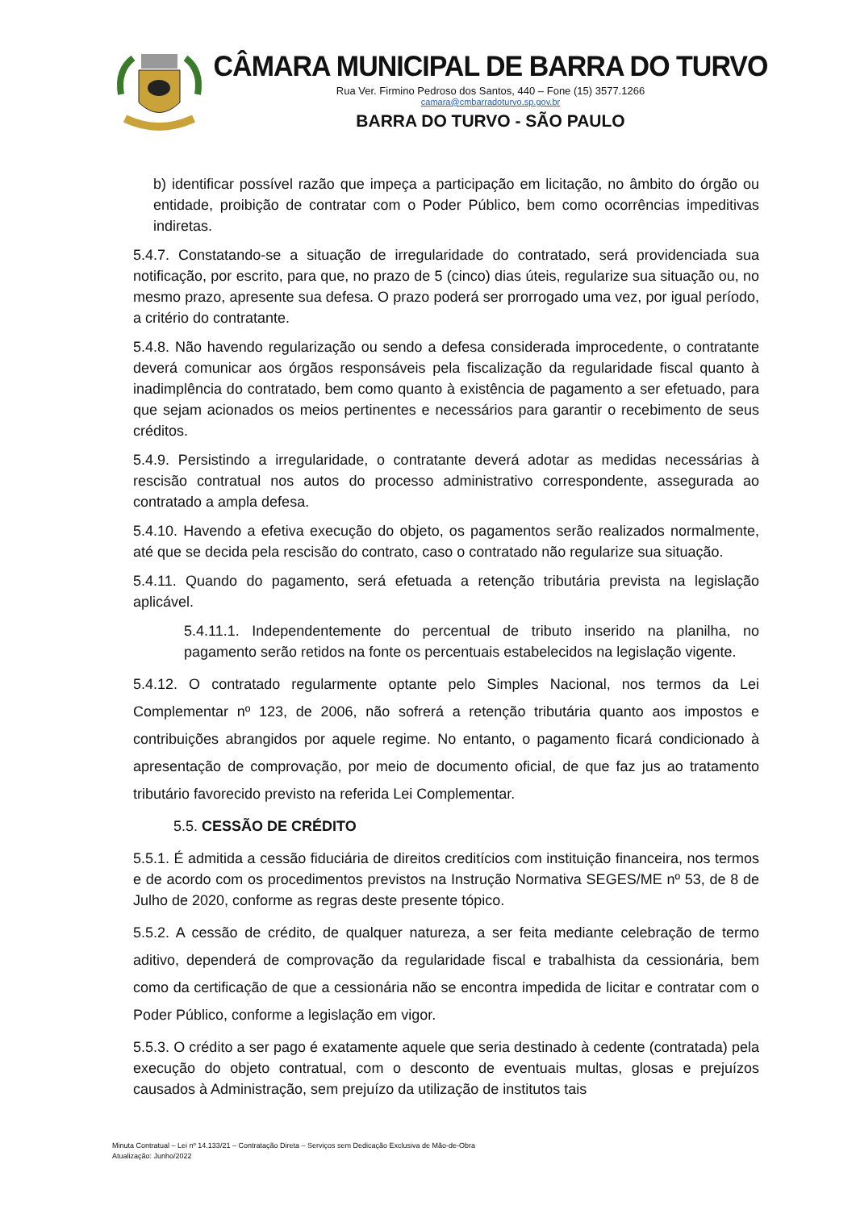CÂMARA MUNICIPAL DE BARRA DO TURVO
Rua Ver. Firmino Pedroso dos Santos, 440 – Fone (15) 3577.1266
camara@cmbarradoturvo.sp.gov.br
BARRA DO TURVO - SÃO PAULO
b) identificar possível razão que impeça a participação em licitação, no âmbito do órgão ou entidade, proibição de contratar com o Poder Público, bem como ocorrências impeditivas indiretas.
5.4.7. Constatando-se a situação de irregularidade do contratado, será providenciada sua notificação, por escrito, para que, no prazo de 5 (cinco) dias úteis, regularize sua situação ou, no mesmo prazo, apresente sua defesa. O prazo poderá ser prorrogado uma vez, por igual período, a critério do contratante.
5.4.8. Não havendo regularização ou sendo a defesa considerada improcedente, o contratante deverá comunicar aos órgãos responsáveis pela fiscalização da regularidade fiscal quanto à inadimplência do contratado, bem como quanto à existência de pagamento a ser efetuado, para que sejam acionados os meios pertinentes e necessários para garantir o recebimento de seus créditos.
5.4.9. Persistindo a irregularidade, o contratante deverá adotar as medidas necessárias à rescisão contratual nos autos do processo administrativo correspondente, assegurada ao contratado a ampla defesa.
5.4.10. Havendo a efetiva execução do objeto, os pagamentos serão realizados normalmente, até que se decida pela rescisão do contrato, caso o contratado não regularize sua situação.
5.4.11. Quando do pagamento, será efetuada a retenção tributária prevista na legislação aplicável.
5.4.11.1. Independentemente do percentual de tributo inserido na planilha, no pagamento serão retidos na fonte os percentuais estabelecidos na legislação vigente.
5.4.12. O contratado regularmente optante pelo Simples Nacional, nos termos da Lei Complementar nº 123, de 2006, não sofrerá a retenção tributária quanto aos impostos e contribuições abrangidos por aquele regime. No entanto, o pagamento ficará condicionado à apresentação de comprovação, por meio de documento oficial, de que faz jus ao tratamento tributário favorecido previsto na referida Lei Complementar.
5.5. CESSÃO DE CRÉDITO
5.5.1. É admitida a cessão fiduciária de direitos creditícios com instituição financeira, nos termos e de acordo com os procedimentos previstos na Instrução Normativa SEGES/ME nº 53, de 8 de Julho de 2020, conforme as regras deste presente tópico.
5.5.2. A cessão de crédito, de qualquer natureza, a ser feita mediante celebração de termo aditivo, dependerá de comprovação da regularidade fiscal e trabalhista da cessionária, bem como da certificação de que a cessionária não se encontra impedida de licitar e contratar com o Poder Público, conforme a legislação em vigor.
5.5.3. O crédito a ser pago é exatamente aquele que seria destinado à cedente (contratada) pela execução do objeto contratual, com o desconto de eventuais multas, glosas e prejuízos causados à Administração, sem prejuízo da utilização de institutos tais
Minuta Contratual – Lei nº 14.133/21 – Contratação Direta – Serviços sem Dedicação Exclusiva de Mão-de-Obra
Atualização: Junho/2022